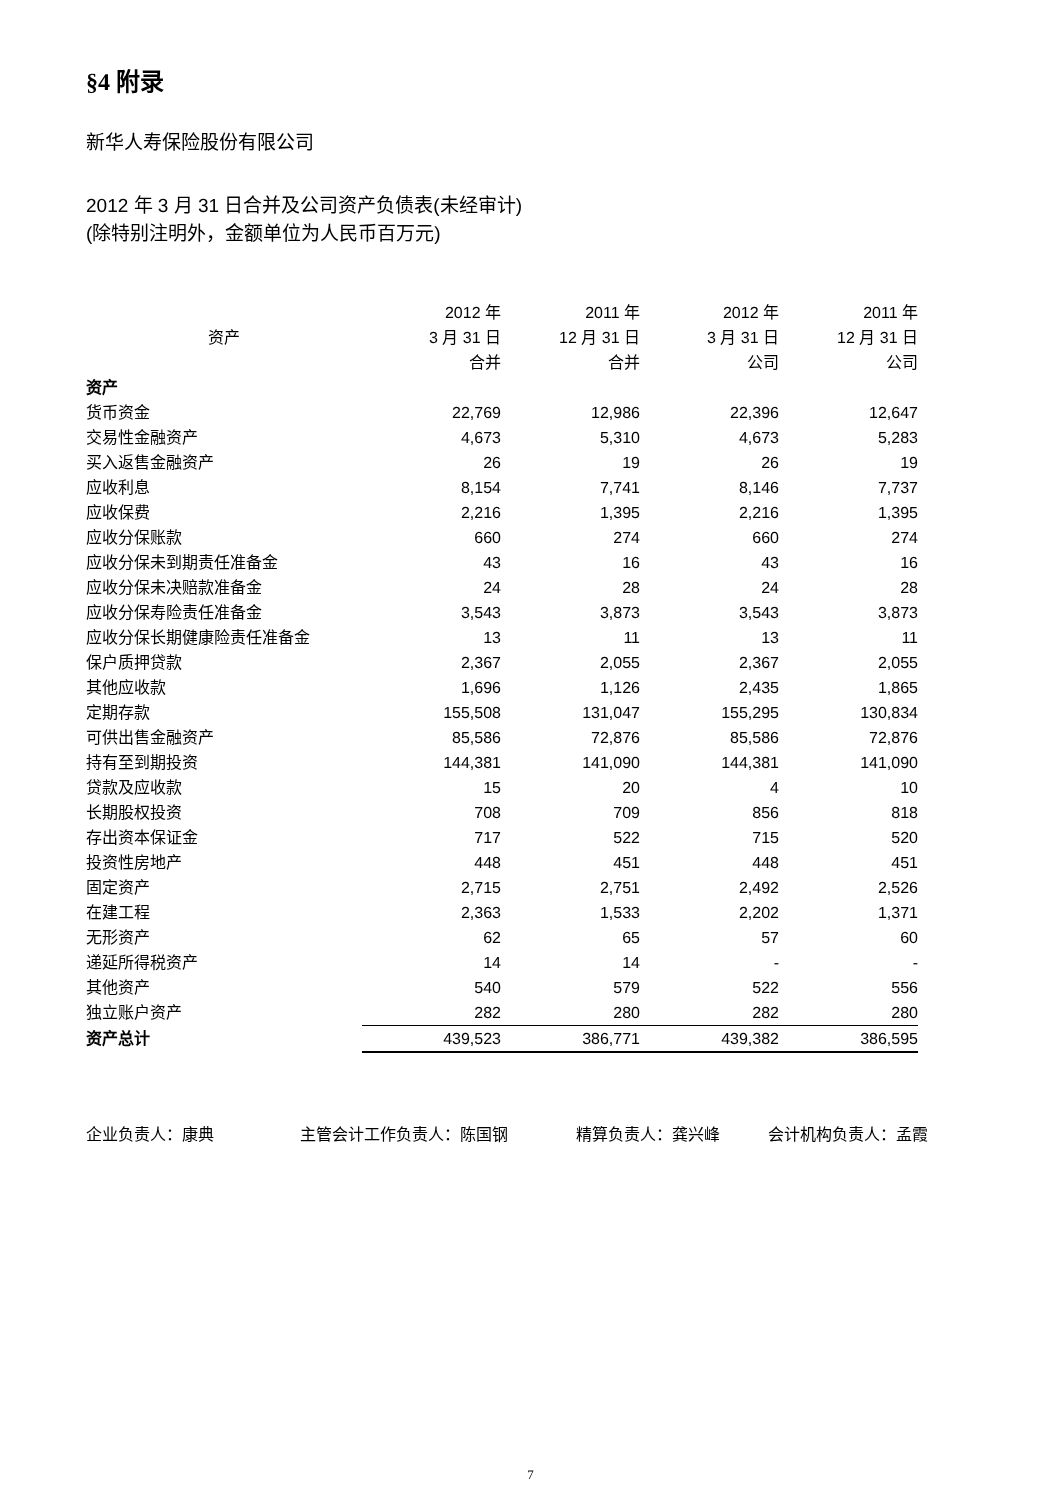§4 附录
新华人寿保险股份有限公司
2012 年 3 月 31 日合并及公司资产负债表(未经审计)
(除特别注明外，金额单位为人民币百万元)
| 资产 | 2012 年 3 月 31 日 合并 | 2011 年 12 月 31 日 合并 | 2012 年 3 月 31 日 公司 | 2011 年 12 月 31 日 公司 |
| --- | --- | --- | --- | --- |
| 资产 | | | | |
| 货币资金 | 22,769 | 12,986 | 22,396 | 12,647 |
| 交易性金融资产 | 4,673 | 5,310 | 4,673 | 5,283 |
| 买入返售金融资产 | 26 | 19 | 26 | 19 |
| 应收利息 | 8,154 | 7,741 | 8,146 | 7,737 |
| 应收保费 | 2,216 | 1,395 | 2,216 | 1,395 |
| 应收分保账款 | 660 | 274 | 660 | 274 |
| 应收分保未到期责任准备金 | 43 | 16 | 43 | 16 |
| 应收分保未决赔款准备金 | 24 | 28 | 24 | 28 |
| 应收分保寿险责任准备金 | 3,543 | 3,873 | 3,543 | 3,873 |
| 应收分保长期健康险责任准备金 | 13 | 11 | 13 | 11 |
| 保户质押贷款 | 2,367 | 2,055 | 2,367 | 2,055 |
| 其他应收款 | 1,696 | 1,126 | 2,435 | 1,865 |
| 定期存款 | 155,508 | 131,047 | 155,295 | 130,834 |
| 可供出售金融资产 | 85,586 | 72,876 | 85,586 | 72,876 |
| 持有至到期投资 | 144,381 | 141,090 | 144,381 | 141,090 |
| 贷款及应收款 | 15 | 20 | 4 | 10 |
| 长期股权投资 | 708 | 709 | 856 | 818 |
| 存出资本保证金 | 717 | 522 | 715 | 520 |
| 投资性房地产 | 448 | 451 | 448 | 451 |
| 固定资产 | 2,715 | 2,751 | 2,492 | 2,526 |
| 在建工程 | 2,363 | 1,533 | 2,202 | 1,371 |
| 无形资产 | 62 | 65 | 57 | 60 |
| 递延所得税资产 | 14 | 14 | - | - |
| 其他资产 | 540 | 579 | 522 | 556 |
| 独立账户资产 | 282 | 280 | 282 | 280 |
| 资产总计 | 439,523 | 386,771 | 439,382 | 386,595 |
企业负责人：康典 主管会计工作负责人：陈国钢 精算负责人：龚兴峰 会计机构负责人：孟霞
7